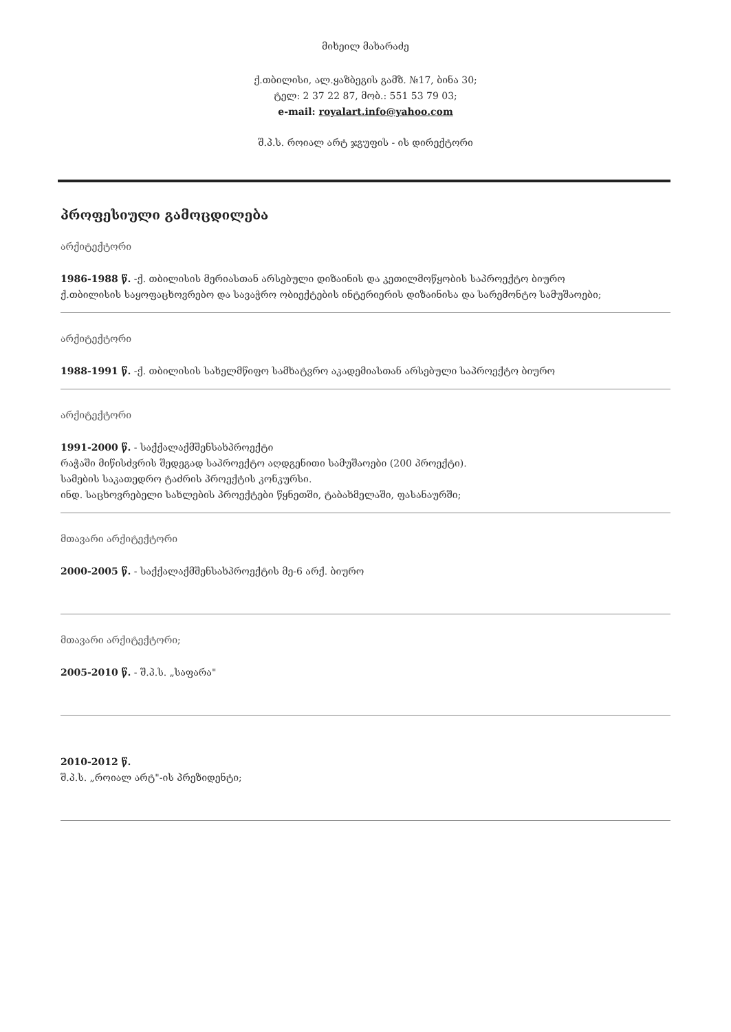მიხეილ მახარაძე
ქ.თბილისი, ალ.ყაზბეგის გამზ. №17, ბინა 30;
ტელ: 2 37 22 87, მობ.: 551 53 79 03;
e-mail: royalart.info@yahoo.com
შ.პ.ს. როიალ არტ ჯგუფის - ის დირექტორი
პროფესიული გამოცდილება
არქიტექტორი
1986-1988 წ. -ქ. თბილისის მერიასთან არსებული დიზაინის და კეთილმოწყობის საპროექტო ბიურო
ქ.თბილისის საყოფაცხოვრებო და სავაჭრო ობიექტების ინტერიერის დიზაინისა და სარემონტო სამუშაოები;
არქიტექტორი
1988-1991 წ. -ქ. თბილისის სახელმწიფო სამხატვრო აკადემიასთან არსებული საპროექტო ბიურო
არქიტექტორი
1991-2000 წ. - საქქალაქმშენსახპროექტი
რაჭაში მიწისძვრის შედეგად საპროექტო აღდგენითი სამუშაოები (200 პროექტი).
სამების საკათედრო ტაძრის პროექტის კონკურსი.
ინდ. საცხოვრებელი სახლების პროექტები წყნეთში, ტაბახმელაში, ფასანაურში;
მთავარი არქიტექტორი
2000-2005 წ. - საქქალაქმშენსახპროექტის მე-6 არქ. ბიურო
მთავარი არქიტექტორი;
2005-2010 წ. - შ.პ.ს. „საფარა"
2010-2012 წ.
შ.პ.ს. „როიალ არტ"-ის პრეზიდენტი;